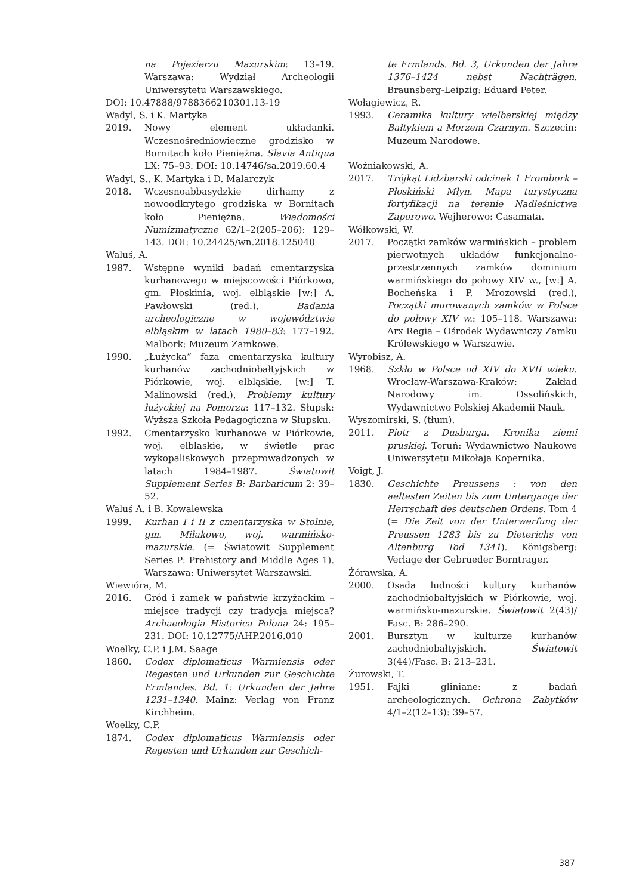na Pojezierzu Mazurskim: 13–19. Warszawa: Wydział Archeologii Uniwersytetu Warszawskiego.
DOI: 10.47888/9788366210301.13-19
Wadyl, S. i K. Martyka
2019. Nowy element układanki. Wczesnośredniowieczne grodzisko w Bornitach koło Pieniężna. Slavia Antiqua LX: 75–93. DOI: 10.14746/sa.2019.60.4
Wadyl, S., K. Martyka i D. Malarczyk
2018. Wczesnoabbasydzkie dirhamy z nowoodkrytego grodziska w Bornitach koło Pieniężna. Wiadomości Numizmatyczne 62/1–2(205–206): 129–143. DOI: 10.24425/wn.2018.125040
Waluś, A.
1987. Wstępne wyniki badań cmentarzyska kurhanowego w miejscowości Piórkowo, gm. Płoskinia, woj. elbląskie [w:] A. Pawłowski (red.), Badania archeologiczne w województwie elbląskim w latach 1980–83: 177–192. Malbork: Muzeum Zamkowe.
1990. „Łużycka” faza cmentarzyska kultury kurhanów zachodniobałtyjskich w Piórkowie, woj. elbląskie, [w:] T. Malinowski (red.), Problemy kultury łużyckiej na Pomorzu: 117–132. Słupsk: Wyższa Szkoła Pedagogiczna w Słupsku.
1992. Cmentarzysko kurhanowe w Piórkowie, woj. elbląskie, w świetle prac wykopaliskowych przeprowadzonych w latach 1984–1987. Światowit Supplement Series B: Barbaricum 2: 39–52.
Waluś A. i B. Kowalewska
1999. Kurhan I i II z cmentarzyska w Stolnie, gm. Miłakowo, woj. warmińsko-mazurskie. (= Światowit Supplement Series P: Prehistory and Middle Ages 1). Warszawa: Uniwersytet Warszawski.
Wiewióra, M.
2016. Gród i zamek w państwie krzyżackim – miejsce tradycji czy tradycja miejsca? Archaeologia Historica Polona 24: 195–231. DOI: 10.12775/AHP.2016.010
Woelky, C.P. i J.M. Saage
1860. Codex diplomaticus Warmiensis oder Regesten und Urkunden zur Geschichte Ermlandes. Bd. 1: Urkunden der Jahre 1231–1340. Mainz: Verlag von Franz Kirchheim.
Woelky, C.P.
1874. Codex diplomaticus Warmiensis oder Regesten und Urkunden zur Geschich-
te Ermlands. Bd. 3, Urkunden der Jahre 1376–1424 nebst Nachträgen. Braunsberg-Leipzig: Eduard Peter.
Wołągiewicz, R.
1993. Ceramika kultury wielbarskiej między Bałtykiem a Morzem Czarnym. Szczecin: Muzeum Narodowe.
Woźniakowski, A.
2017. Trójkąt Lidzbarski odcinek 1 Frombork – Płoskiński Młyn. Mapa turystyczna fortyfikacji na terenie Nadleśnictwa Zaporowo. Wejherowo: Casamata.
Wółkowski, W.
2017. Początki zamków warmińskich – problem pierwotnych układów funkcjonalno-przestrzennych zamków dominium warmińskiego do połowy XIV w., [w:] A. Bocheńska i P. Mrozowski (red.), Początki murowanych zamków w Polsce do połowy XIV w.: 105–118. Warszawa: Arx Regia – Ośrodek Wydawniczy Zamku Królewskiego w Warszawie.
Wyrobisz, A.
1968. Szkło w Polsce od XIV do XVII wieku. Wrocław-Warszawa-Kraków: Zakład Narodowy im. Ossolińskich, Wydawnictwo Polskiej Akademii Nauk.
Wyszomirski, S. (tłum).
2011. Piotr z Dusburga. Kronika ziemi pruskiej. Toruń: Wydawnictwo Naukowe Uniwersytetu Mikołaja Kopernika.
Voigt, J.
1830. Geschichte Preussens : von den aeltesten Zeiten bis zum Untergange der Herrschaft des deutschen Ordens. Tom 4 (= Die Zeit von der Unterwerfung der Preussen 1283 bis zu Dieterichs von Altenburg Tod 1341). Königsberg: Verlage der Gebrueder Borntrager.
Żórawska, A.
2000. Osada ludności kultury kurhanów zachodniobałtyjskich w Piórkowie, woj. warmińsko-mazurskie. Światowit 2(43)/ Fasc. B: 286–290.
2001. Bursztyn w kulturze kurhanów zachodniobałtyjskich. Światowit 3(44)/Fasc. B: 213–231.
Żurowski, T.
1951. Fajki gliniane: z badań archeologicznych. Ochrona Zabytków 4/1–2(12–13): 39–57.
387